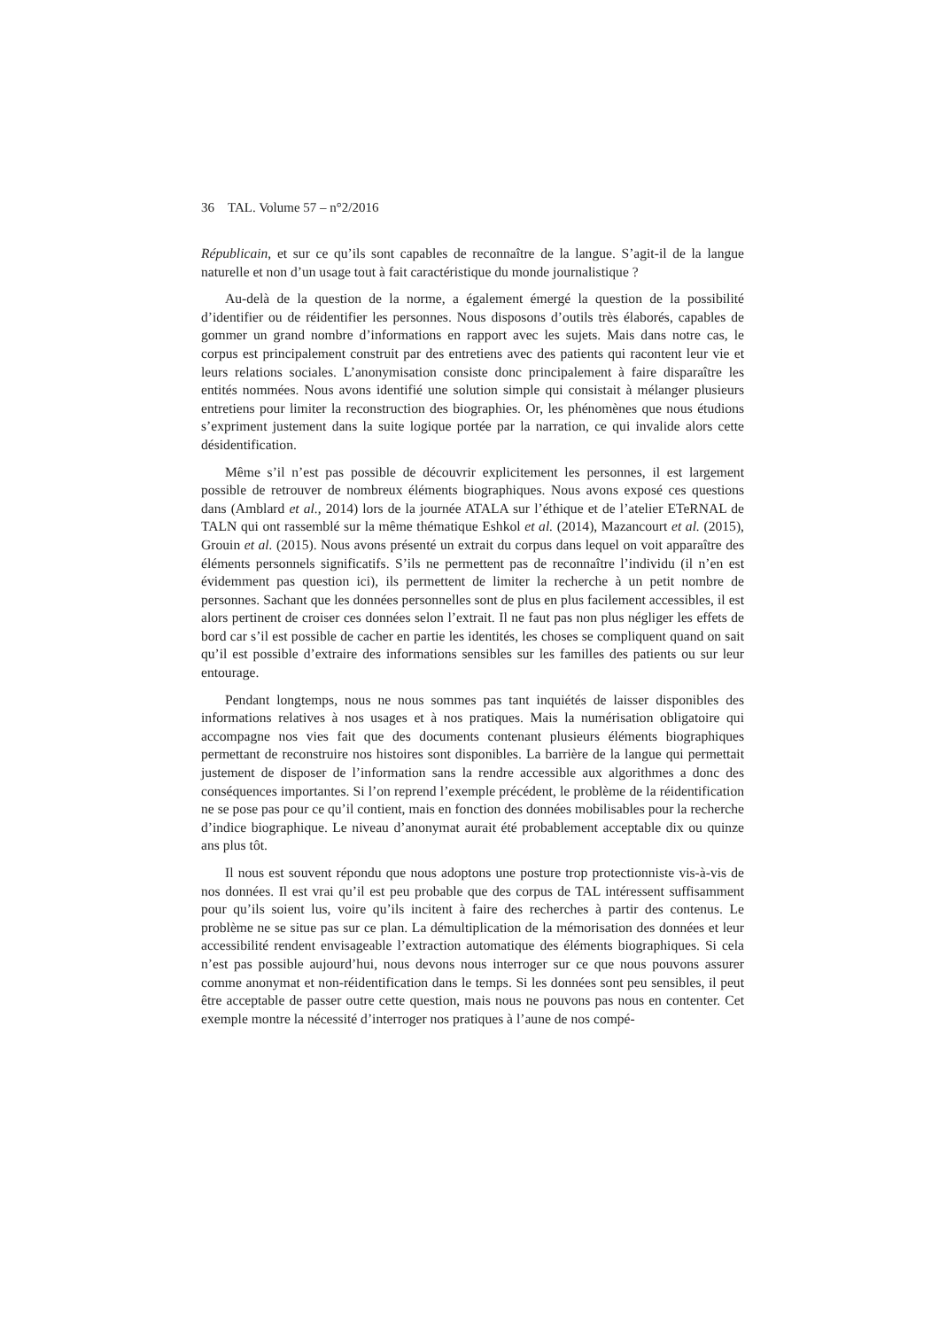36 TAL. Volume 57 – n°2/2016
Républicain, et sur ce qu’ils sont capables de reconnaître de la langue. S’agit-il de la langue naturelle et non d’un usage tout à fait caractéristique du monde journalistique ?
Au-delà de la question de la norme, a également émergé la question de la possibilité d’identifier ou de réidentifier les personnes. Nous disposons d’outils très élaborés, capables de gommer un grand nombre d’informations en rapport avec les sujets. Mais dans notre cas, le corpus est principalement construit par des entretiens avec des patients qui racontent leur vie et leurs relations sociales. L’anonymisation consiste donc principalement à faire disparaître les entités nommées. Nous avons identifié une solution simple qui consistait à mélanger plusieurs entretiens pour limiter la reconstruction des biographies. Or, les phénomènes que nous étudions s’expriment justement dans la suite logique portée par la narration, ce qui invalide alors cette désidentification.
Même s’il n’est pas possible de découvrir explicitement les personnes, il est largement possible de retrouver de nombreux éléments biographiques. Nous avons exposé ces questions dans (Amblard et al., 2014) lors de la journée ATALA sur l’éthique et de l’atelier ETeRNAL de TALN qui ont rassemblé sur la même thématique Eshkol et al. (2014), Mazancourt et al. (2015), Grouin et al. (2015). Nous avons présenté un extrait du corpus dans lequel on voit apparaître des éléments personnels significatifs. S’ils ne permettent pas de reconnaître l’individu (il n’en est évidemment pas question ici), ils permettent de limiter la recherche à un petit nombre de personnes. Sachant que les données personnelles sont de plus en plus facilement accessibles, il est alors pertinent de croiser ces données selon l’extrait. Il ne faut pas non plus négliger les effets de bord car s’il est possible de cacher en partie les identités, les choses se compliquent quand on sait qu’il est possible d’extraire des informations sensibles sur les familles des patients ou sur leur entourage.
Pendant longtemps, nous ne nous sommes pas tant inquiétés de laisser disponibles des informations relatives à nos usages et à nos pratiques. Mais la numérisation obligatoire qui accompagne nos vies fait que des documents contenant plusieurs éléments biographiques permettant de reconstruire nos histoires sont disponibles. La barrière de la langue qui permettait justement de disposer de l’information sans la rendre accessible aux algorithmes a donc des conséquences importantes. Si l’on reprend l’exemple précédent, le problème de la réidentification ne se pose pas pour ce qu’il contient, mais en fonction des données mobilisables pour la recherche d’indice biographique. Le niveau d’anonymat aurait été probablement acceptable dix ou quinze ans plus tôt.
Il nous est souvent répondu que nous adoptons une posture trop protectionniste vis-à-vis de nos données. Il est vrai qu’il est peu probable que des corpus de TAL intéressent suffisamment pour qu’ils soient lus, voire qu’ils incitent à faire des recherches à partir des contenus. Le problème ne se situe pas sur ce plan. La démultiplication de la mémorisation des données et leur accessibilité rendent envisageable l’extraction automatique des éléments biographiques. Si cela n’est pas possible aujourd’hui, nous devons nous interroger sur ce que nous pouvons assurer comme anonymat et non-réidentification dans le temps. Si les données sont peu sensibles, il peut être acceptable de passer outre cette question, mais nous ne pouvons pas nous en contenter. Cet exemple montre la nécessité d’interroger nos pratiques à l’aune de nos compé-